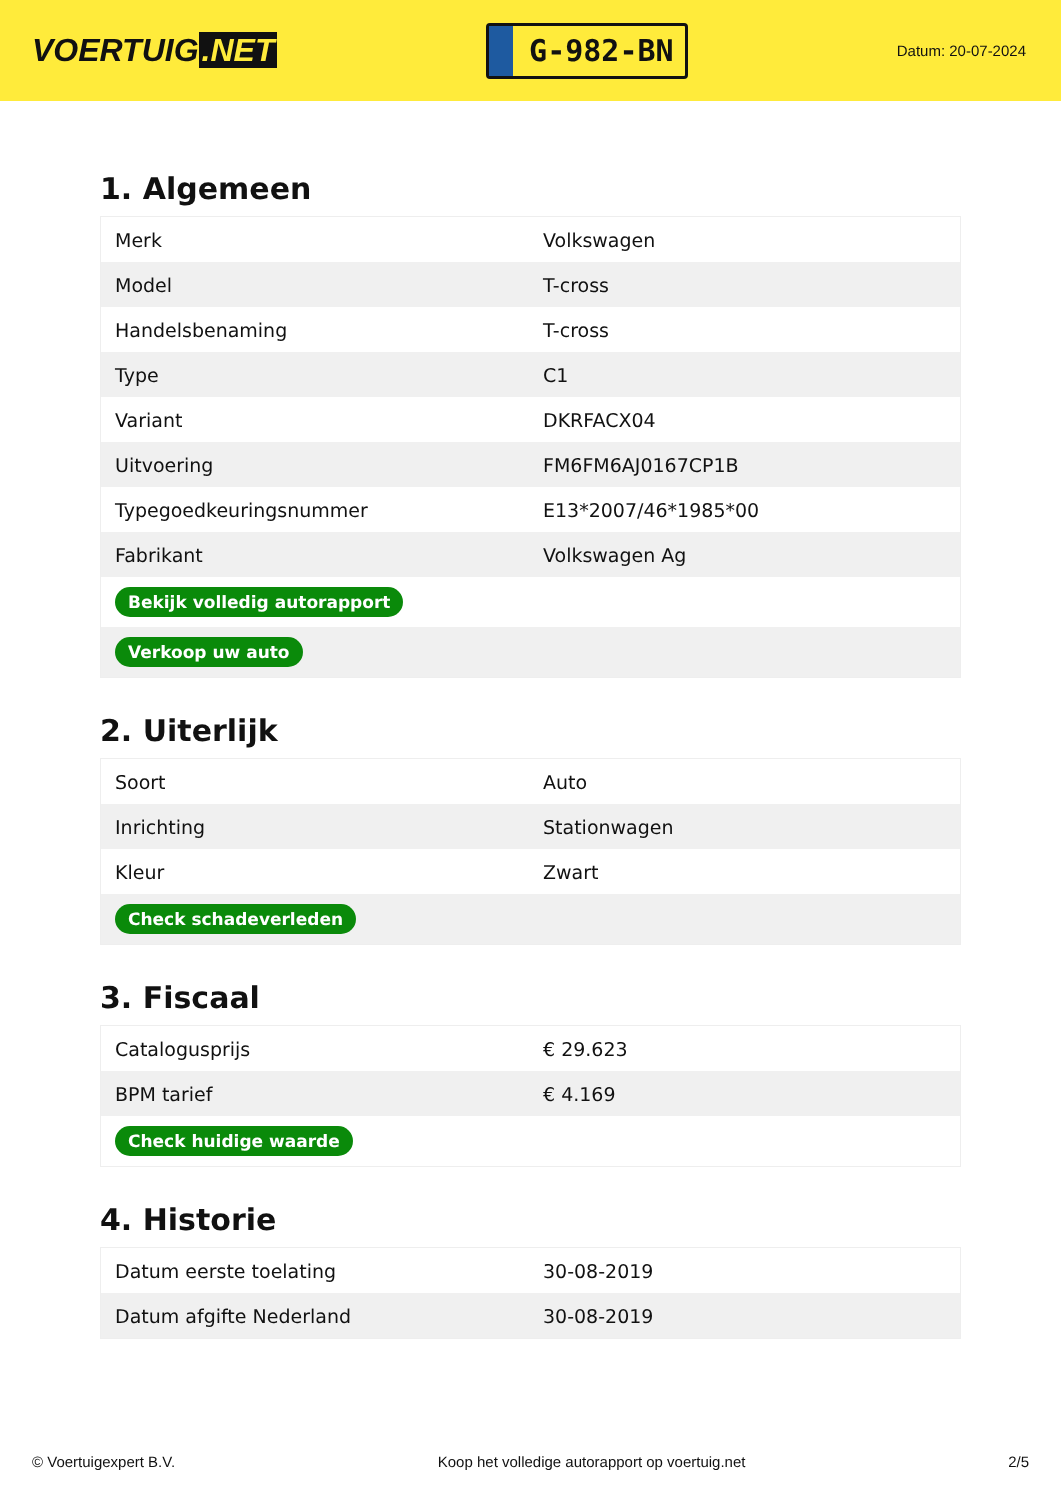VOERTUIG.NET
G-982-BN
Datum: 20-07-2024
1. Algemeen
| Merk | Volkswagen |
| Model | T-cross |
| Handelsbenaming | T-cross |
| Type | C1 |
| Variant | DKRFACX04 |
| Uitvoering | FM6FM6AJ0167CP1B |
| Typegoedkeuringsnummer | E13*2007/46*1985*00 |
| Fabrikant | Volkswagen Ag |
| Bekijk volledig autorapport | |
| Verkoop uw auto | |
2. Uiterlijk
| Soort | Auto |
| Inrichting | Stationwagen |
| Kleur | Zwart |
| Check schadeverleden | |
3. Fiscaal
| Catalogusprijs | € 29.623 |
| BPM tarief | € 4.169 |
| Check huidige waarde | |
4. Historie
| Datum eerste toelating | 30-08-2019 |
| Datum afgifte Nederland | 30-08-2019 |
© Voertuigexpert B.V. Koop het volledige autorapport op voertuig.net 2/5